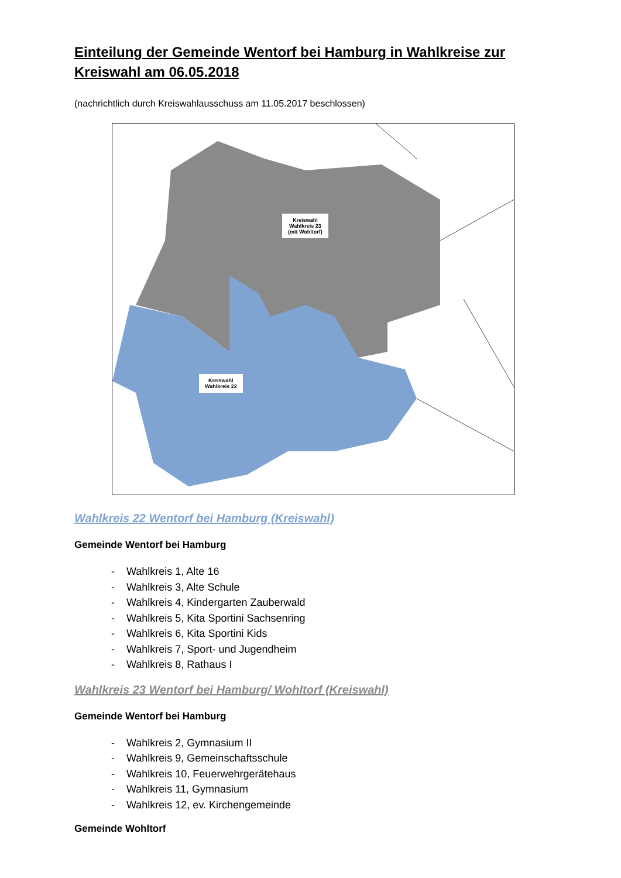Einteilung der Gemeinde Wentorf bei Hamburg in Wahlkreise zur Kreiswahl am 06.05.2018
(nachrichtlich durch Kreiswahlausschuss am 11.05.2017 beschlossen)
Kreiswahl
Wahlkreis 23
(mit Wohltorf)
Kreiswahl
Wahlkreis 22
Wahlkreis 22 Wentorf bei Hamburg (Kreiswahl)
Gemeinde Wentorf bei Hamburg
- Wahlkreis 1, Alte 16
- Wahlkreis 3, Alte Schule
- Wahlkreis 4, Kindergarten Zauberwald
- Wahlkreis 5, Kita Sportini Sachsenring
- Wahlkreis 6, Kita Sportini Kids
- Wahlkreis 7, Sport- und Jugendheim
- Wahlkreis 8, Rathaus I
Wahlkreis 23 Wentorf bei Hamburg/ Wohltorf (Kreiswahl)
Gemeinde Wentorf bei Hamburg
- Wahlkreis 2, Gymnasium II
- Wahlkreis 9, Gemeinschaftsschule
- Wahlkreis 10, Feuerwehrgerätehaus
- Wahlkreis 11, Gymnasium
- Wahlkreis 12, ev. Kirchengemeinde
Gemeinde Wohltorf